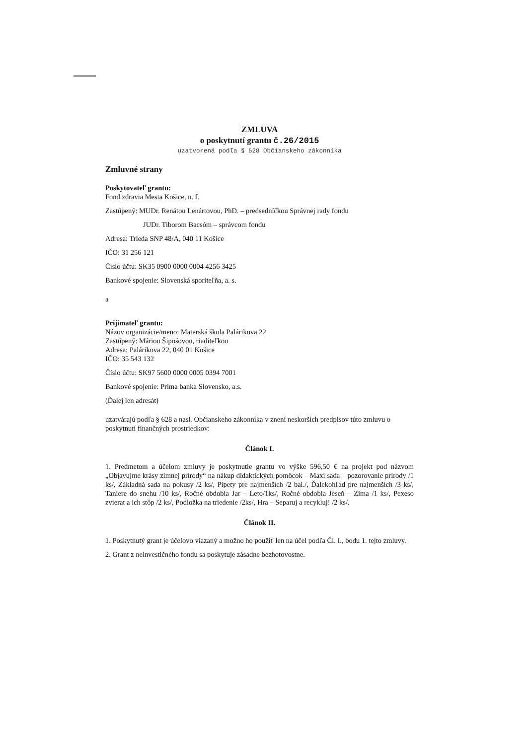ZMLUVA
o poskytnutí grantu č.26/2015
uzatvorená podľa § 628 Občianskeho zákonníka
Zmluvné strany
Poskytovateľ grantu:
Fond zdravia Mesta Košice, n. f.
Zastúpený: MUDr. Renátou Lenártovou, PhD. – predsedníčkou Správnej rady fondu
JUDr. Tiborom Bacsóm – správcom fondu
Adresa: Trieda SNP 48/A, 040 11 Košice
IČO: 31 256 121
Číslo účtu: SK35 0900 0000 0004 4256 3425
Bankové spojenie: Slovenská sporiteľňa, a. s.
a
Prijímateľ grantu:
Názov organizácie/meno: Materská škola Palárikova 22
Zastúpený: Máriou Šipošovou, riaditeľkou
Adresa: Palárikova 22, 040 01 Košice
IČO: 35 543 132
Číslo účtu: SK97 5600 0000 0005 0394 7001
Bankové spojenie: Prima banka Slovensko, a.s.
(Ďalej len adresát)
uzatvárajú podľa § 628 a nasl. Občianskeho zákonníka v znení neskorších predpisov túto zmluvu o poskytnutí finančných prostriedkov:
Článok I.
1. Predmetom a účelom zmluvy je poskytnutie grantu vo výške 596,50 € na projekt pod názvom „Objavujme krásy zimnej prírody“ na nákup didaktických pomôcok – Maxi sada – pozorovanie prírody /1 ks/, Základná sada na pokusy /2 ks/, Pipety pre najmenších /2 bal./, Ďalekohľad pre najmenších /3 ks/, Taniere do snehu /10 ks/, Ročné obdobia Jar – Leto/1ks/, Ročné obdobia Jeseň – Zima /1 ks/, Pexeso zvierat a ich stôp /2 ks/, Podložka na triedenie /2ks/, Hra – Separuj a recykluj! /2 ks/.
Článok II.
1. Poskytnutý grant je účelovo viazaný a možno ho použiť len na účel podľa Čl. I., bodu 1. tejto zmluvy.
2. Grant z neinvestičného fondu sa poskytuje zásadne bezhotovostne.